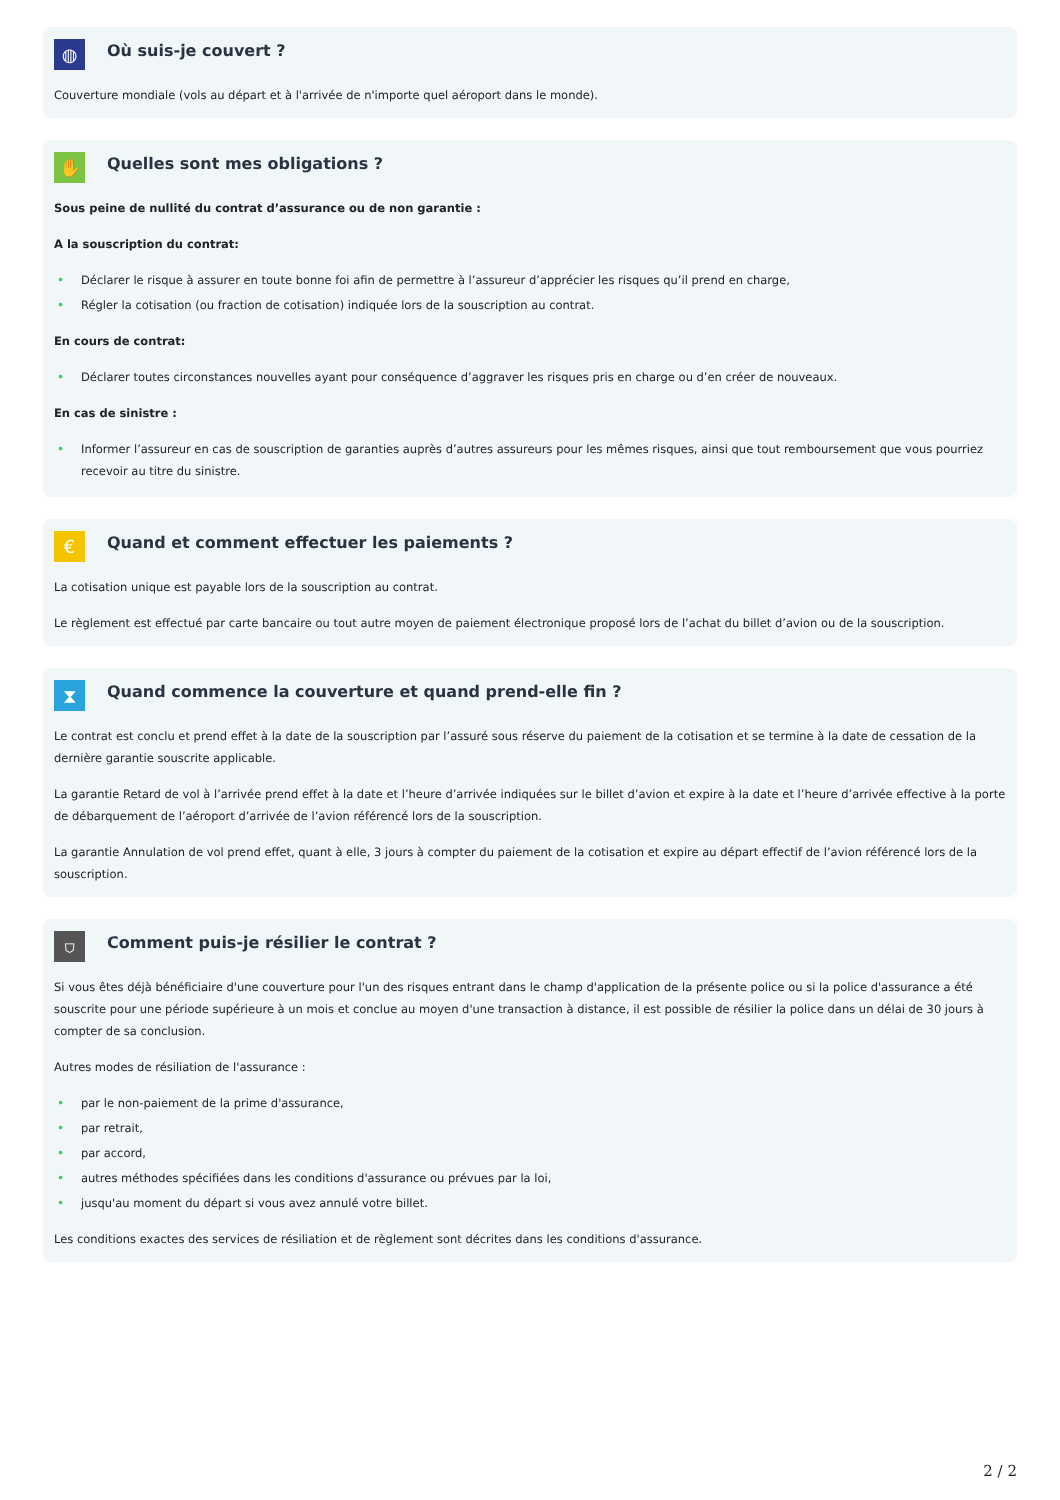◍
Où suis-je couvert ?
Couverture mondiale (vols au départ et à l'arrivée de n'importe quel aéroport dans le monde).
✋
Quelles sont mes obligations ?
Sous peine de nullité du contrat d’assurance ou de non garantie :
A la souscription du contrat:
• Déclarer le risque à assurer en toute bonne foi afin de permettre à l’assureur d’apprécier les risques qu’il prend en charge,
• Régler la cotisation (ou fraction de cotisation) indiquée lors de la souscription au contrat.
En cours de contrat:
• Déclarer toutes circonstances nouvelles ayant pour conséquence d’aggraver les risques pris en charge ou d’en créer de nouveaux.
En cas de sinistre :
• Informer l’assureur en cas de souscription de garanties auprès d’autres assureurs pour les mêmes risques, ainsi que tout remboursement que vous pourriez recevoir au titre du sinistre.
€
Quand et comment effectuer les paiements ?
La cotisation unique est payable lors de la souscription au contrat.
Le règlement est effectué par carte bancaire ou tout autre moyen de paiement électronique proposé lors de l’achat du billet d’avion ou de la souscription.
⧗
Quand commence la couverture et quand prend-elle fin ?
Le contrat est conclu et prend effet à la date de la souscription par l’assuré sous réserve du paiement de la cotisation et se termine à la date de cessation de la dernière garantie souscrite applicable.
La garantie Retard de vol à l’arrivée prend effet à la date et l’heure d’arrivée indiquées sur le billet d’avion et expire à la date et l’heure d’arrivée effective à la porte de débarquement de l’aéroport d’arrivée de l’avion référencé lors de la souscription.
La garantie Annulation de vol prend effet, quant à elle, 3 jours à compter du paiement de la cotisation et expire au départ effectif de l’avion référencé lors de la souscription.
⛉
Comment puis-je résilier le contrat ?
Si vous êtes déjà bénéficiaire d'une couverture pour l'un des risques entrant dans le champ d'application de la présente police ou si la police d'assurance a été souscrite pour une période supérieure à un mois et conclue au moyen d'une transaction à distance, il est possible de résilier la police dans un délai de 30 jours à compter de sa conclusion.
Autres modes de résiliation de l'assurance :
• par le non-paiement de la prime d'assurance,
• par retrait,
• par accord,
• autres méthodes spécifiées dans les conditions d'assurance ou prévues par la loi,
• jusqu'au moment du départ si vous avez annulé votre billet.
Les conditions exactes des services de résiliation et de règlement sont décrites dans les conditions d'assurance.
2 / 2